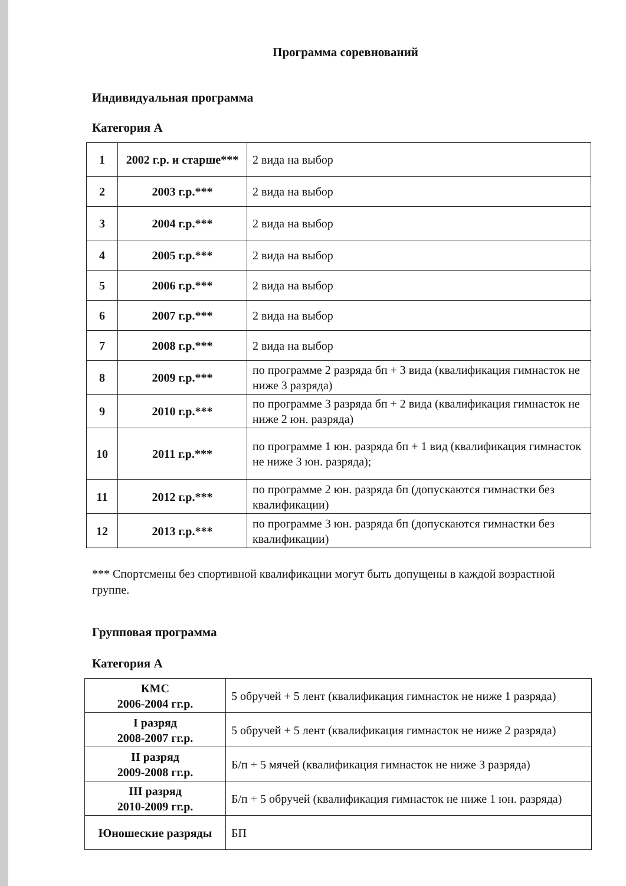Программа соревнований
Индивидуальная программа
Категория А
| 1 | 2002 г.р. и старше*** | 2 вида на выбор |
| 2 | 2003 г.р.*** | 2 вида на выбор |
| 3 | 2004 г.р.*** | 2 вида на выбор |
| 4 | 2005 г.р.*** | 2 вида на выбор |
| 5 | 2006 г.р.*** | 2 вида на выбор |
| 6 | 2007 г.р.*** | 2 вида на выбор |
| 7 | 2008 г.р.*** | 2 вида на выбор |
| 8 | 2009 г.р.*** | по программе 2 разряда бп + 3 вида (квалификация гимнасток не ниже 3 разряда) |
| 9 | 2010 г.р.*** | по программе 3 разряда бп + 2 вида (квалификация гимнасток не ниже 2 юн. разряда) |
| 10 | 2011 г.р.*** | по программе 1 юн. разряда бп + 1 вид (квалификация гимнасток не ниже 3 юн. разряда); |
| 11 | 2012 г.р.*** | по программе 2 юн. разряда бп (допускаются гимнастки без квалификации) |
| 12 | 2013 г.р.*** | по программе 3 юн. разряда бп (допускаются гимнастки без квалификации) |
*** Спортсмены без спортивной квалификации могут быть допущены в каждой возрастной группе.
Групповая программа
Категория А
| КМС 2006-2004 гг.р. | 5 обручей + 5 лент (квалификация гимнасток не ниже 1 разряда) |
| I разряд 2008-2007 гг.р. | 5 обручей + 5 лент (квалификация гимнасток не ниже 2 разряда) |
| II разряд 2009-2008 гг.р. | Б/п + 5 мячей (квалификация гимнасток не ниже 3 разряда) |
| III разряд 2010-2009 гг.р. | Б/п + 5 обручей (квалификация гимнасток не ниже 1 юн. разряда) |
| Юношеские разряды | БП |